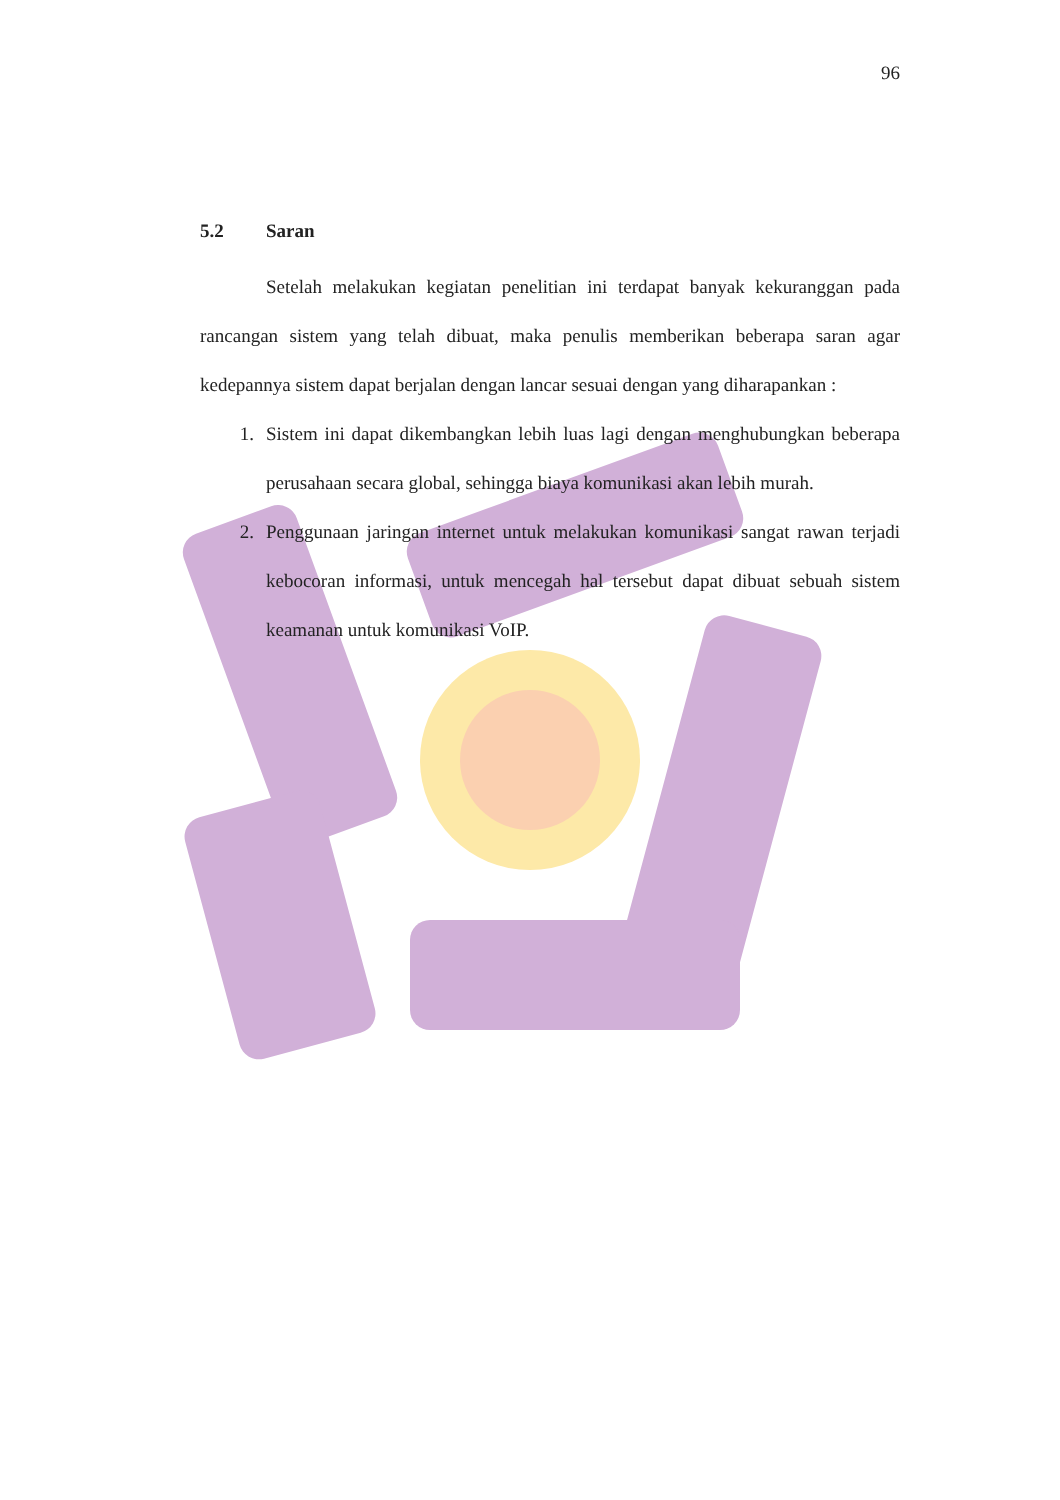96
5.2 Saran
Setelah melakukan kegiatan penelitian ini terdapat banyak kekuranggan pada rancangan sistem yang telah dibuat, maka penulis memberikan beberapa saran agar kedepannya sistem dapat berjalan dengan lancar sesuai dengan yang diharapankan :
1. Sistem ini dapat dikembangkan lebih luas lagi dengan menghubungkan beberapa perusahaan secara global, sehingga biaya komunikasi akan lebih murah.
2. Penggunaan jaringan internet untuk melakukan komunikasi sangat rawan terjadi kebocoran informasi, untuk mencegah hal tersebut dapat dibuat sebuah sistem keamanan untuk komunikasi VoIP.